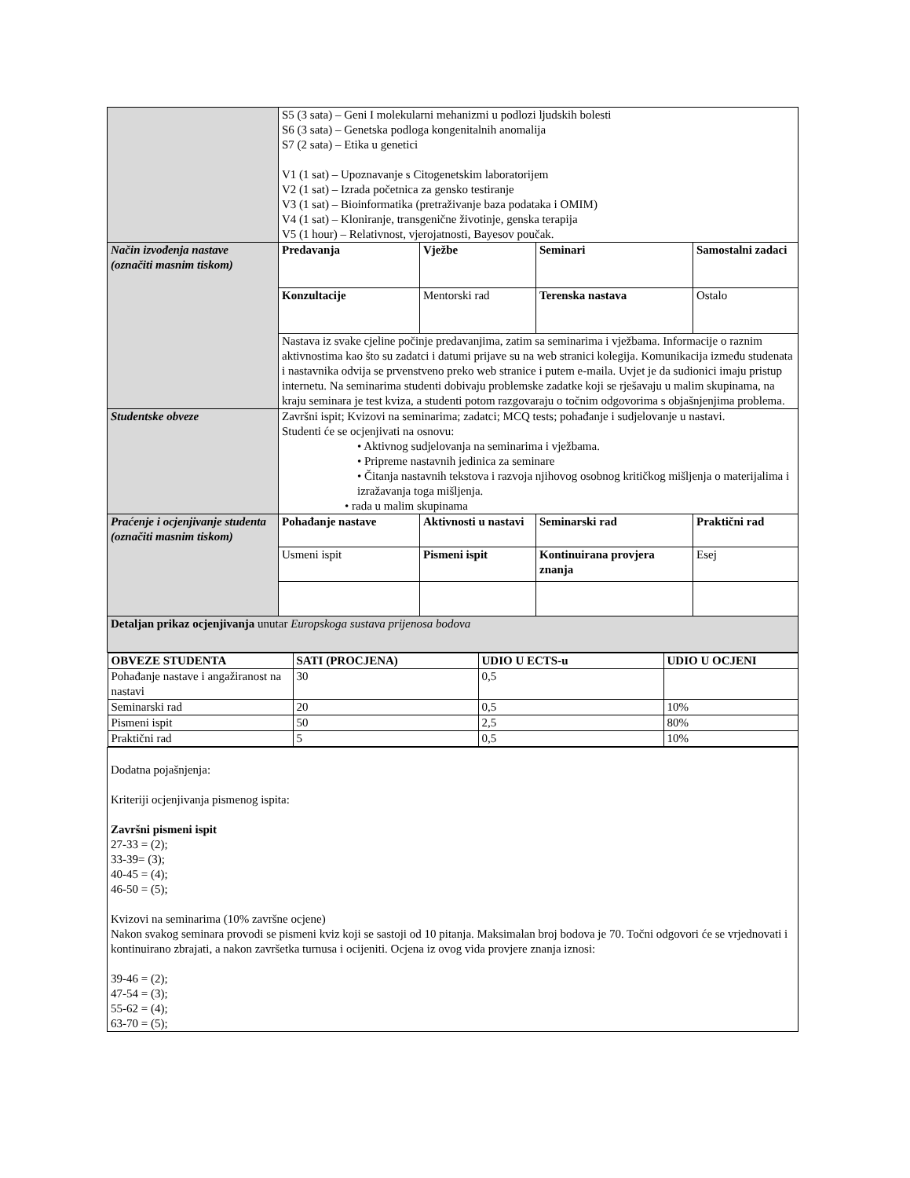| | S5 (3 sata) – Geni I molekularni mehanizmi u podlozi ljudskih bolesti S6 (3 sata) – Genetska podloga kongenitalnih anomalija S7 (2 sata) – Etika u genetici V1 (1 sat) – Upoznavanje s Citogenetskim laboratorijem V2 (1 sat) – Izrada početnica za gensko testiranje V3 (1 sat) – Bioinformatika (pretraživanje baza podataka i OMIM) V4 (1 sat) – Kloniranje, transgenične životinje, genska terapija V5 (1 hour) – Relativnost, vjerojatnosti, Bayesov poučak. | | | |
| Način izvođenja nastave (označiti masnim tiskom) | Predavanja | Vježbe | Seminari | Samostalni zadaci |
| | Konzultacije | Mentorski rad | Terenska nastava | Ostalo |
| | Nastava iz svake cjeline počinje predavanjima, zatim sa seminarima i vježbama. Informacije o raznim aktivnostima kao što su zadatci i datumi prijave su na web stranici kolegija. Komunikacija između studenata i nastavnika odvija se prvenstveno preko web stranice i putem e-maila. Uvjet je da sudionici imaju pristup internetu. Na seminarima studenti dobivaju problemske zadatke koji se rješavaju u malim skupinama, na kraju seminara je test kviza, a studenti potom razgovaraju o točnim odgovorima s objašnjenjima problema. | | | |
| Studentske obveze | Završni ispit; Kvizovi na seminarima; zadatci; MCQ tests; pohađanje i sudjelovanje u nastavi. Studenti će se ocjenjivati na osnovu: • Aktivnog sudjelovanja na seminarima i vježbama. • Pripreme nastavnih jedinica za seminare • Čitanja nastavnih tekstova i razvoja njihovog osobnog kritičkog mišljenja o materijalima i izražavanja toga mišljenja. • rada u malim skupinama | | | |
| Praćenje i ocjenjivanje studenta (označiti masnim tiskom) | Pohađanje nastave | Aktivnosti u nastavi | Seminarski rad | Praktični rad |
| | Usmeni ispit | Pismeni ispit | Kontinuirana provjera znanja | Esej |
| Detaljan prikaz ocjenjivanja unutar Europskoga sustava prijenosa bodova | | | | |
| / OBVEZE STUDENTA / SATI (PROCJENA) / UDIO U ECTS-u / UDIO U OCJENI / / --- / --- / --- / --- / / Pohađanje nastave i angažiranost na nastavi / 30 / 0,5 / / / Seminarski rad / 20 / 0,5 / 10% / / Pismeni ispit / 50 / 2,5 / 80% / / Praktični rad / 5 / 0,5 / 10% / | | | | |
| Dodatna pojašnjenja: Kriteriji ocjenjivanja pismenog ispita: Završni pismeni ispit 27-33 = (2); 33-39= (3); 40-45 = (4); 46-50 = (5); Kvizovi na seminarima (10% završne ocjene) Nakon svakog seminara provodi se pismeni kviz koji se sastoji od 10 pitanja. Maksimalan broj bodova je 70. Točni odgovori će se vrjednovati i kontinuirano zbrajati, a nakon završetka turnusa i ocijeniti. Ocjena iz ovog vida provjere znanja iznosi: 39-46 = (2); 47-54 = (3); 55-62 = (4); 63-70 = (5); | | | | |